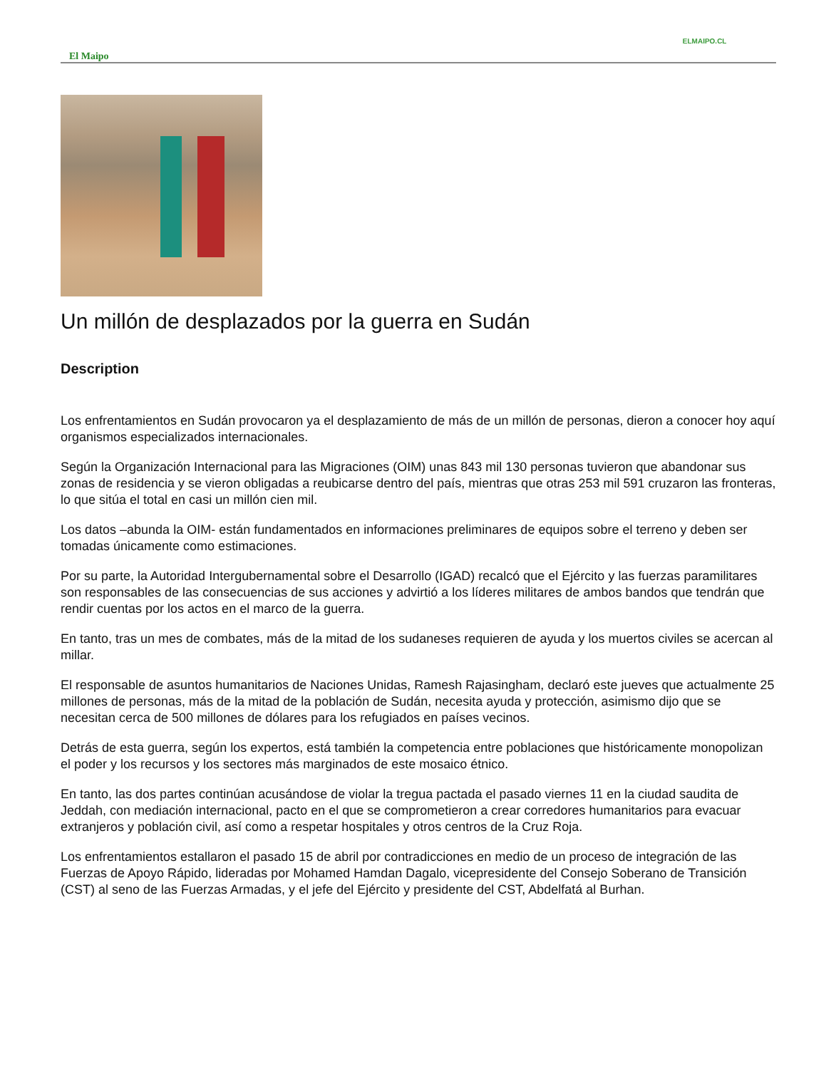ELMAIPO.CL
El Maipo
Un millón de desplazados por la guerra en Sudán
Description
Los enfrentamientos en Sudán provocaron ya el desplazamiento de más de un millón de personas, dieron a conocer hoy aquí organismos especializados internacionales.
Según la Organización Internacional para las Migraciones (OIM) unas 843 mil 130 personas tuvieron que abandonar sus zonas de residencia y se vieron obligadas a reubicarse dentro del país, mientras que otras 253 mil 591 cruzaron las fronteras, lo que sitúa el total en casi un millón cien mil.
Los datos –abunda la OIM- están fundamentados en informaciones preliminares de equipos sobre el terreno y deben ser tomadas únicamente como estimaciones.
Por su parte, la Autoridad Intergubernamental sobre el Desarrollo (IGAD) recalcó que el Ejército y las fuerzas paramilitares son responsables de las consecuencias de sus acciones y advirtió a los líderes militares de ambos bandos que tendrán que rendir cuentas por los actos en el marco de la guerra.
En tanto, tras un mes de combates, más de la mitad de los sudaneses requieren de ayuda y los muertos civiles se acercan al millar.
El responsable de asuntos humanitarios de Naciones Unidas, Ramesh Rajasingham, declaró este jueves que actualmente 25 millones de personas, más de la mitad de la población de Sudán, necesita ayuda y protección, asimismo dijo que se necesitan cerca de 500 millones de dólares para los refugiados en países vecinos.
Detrás de esta guerra, según los expertos, está también la competencia entre poblaciones que históricamente monopolizan el poder y los recursos y los sectores más marginados de este mosaico étnico.
En tanto, las dos partes continúan acusándose de violar la tregua pactada el pasado viernes 11 en la ciudad saudita de Jeddah, con mediación internacional, pacto en el que se comprometieron a crear corredores humanitarios para evacuar extranjeros y población civil, así como a respetar hospitales y otros centros de la Cruz Roja.
Los enfrentamientos estallaron el pasado 15 de abril por contradicciones en medio de un proceso de integración de las Fuerzas de Apoyo Rápido, lideradas por Mohamed Hamdan Dagalo, vicepresidente del Consejo Soberano de Transición (CST) al seno de las Fuerzas Armadas, y el jefe del Ejército y presidente del CST, Abdelfatá al Burhan.